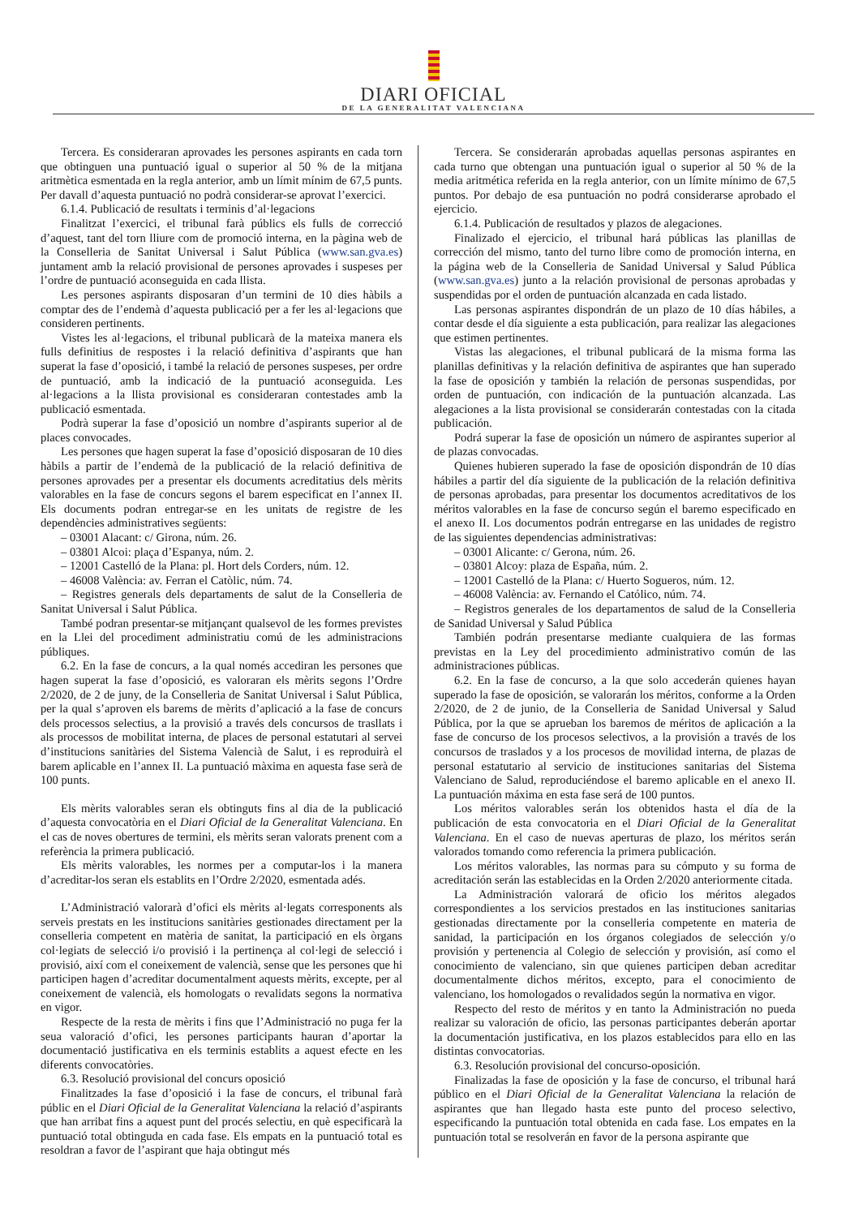DIARI OFICIAL
DE LA GENERALITAT VALENCIANA
Tercera. Es consideraran aprovades les persones aspirants en cada torn que obtinguen una puntuació igual o superior al 50 % de la mitjana aritmètica esmentada en la regla anterior, amb un límit mínim de 67,5 punts. Per davall d’aquesta puntuació no podrà considerar-se aprovat l’exercici.
6.1.4. Publicació de resultats i terminis d’al·legacions
Finalitzat l’exercici, el tribunal farà públics els fulls de correcció d’aquest, tant del torn lliure com de promoció interna, en la pàgina web de la Conselleria de Sanitat Universal i Salut Pública (www.san.gva.es) juntament amb la relació provisional de persones aprovades i suspeses per l’ordre de puntuació aconseguida en cada llista.
Les persones aspirants disposaran d’un termini de 10 dies hàbils a comptar des de l’endemà d’aquesta publicació per a fer les al·legacions que consideren pertinents.
Vistes les al·legacions, el tribunal publicarà de la mateixa manera els fulls definitius de respostes i la relació definitiva d’aspirants que han superat la fase d’oposició, i també la relació de persones suspeses, per ordre de puntuació, amb la indicació de la puntuació aconseguida. Les al·legacions a la llista provisional es consideraran contestades amb la publicació esmentada.
Podrà superar la fase d’oposició un nombre d’aspirants superior al de places convocades.
Les persones que hagen superat la fase d’oposició disposaran de 10 dies hàbils a partir de l’endemà de la publicació de la relació definitiva de persones aprovades per a presentar els documents acreditatius dels mèrits valorables en la fase de concurs segons el barem especificat en l’annex II. Els documents podran entregar-se en les unitats de registre de les dependències administratives següents:
– 03001 Alacant: c/ Girona, núm. 26.
– 03801 Alcoi: plaça d’Espanya, núm. 2.
– 12001 Castelló de la Plana: pl. Hort dels Corders, núm. 12.
– 46008 València: av. Ferran el Catòlic, núm. 74.
– Registres generals dels departaments de salut de la Conselleria de Sanitat Universal i Salut Pública.
També podran presentar-se mitjançant qualsevol de les formes previstes en la Llei del procediment administratiu comú de les administracions públiques.
6.2. En la fase de concurs, a la qual només accediran les persones que hagen superat la fase d’oposició, es valoraran els mèrits segons l’Ordre 2/2020, de 2 de juny, de la Conselleria de Sanitat Universal i Salut Pública, per la qual s’aproven els barems de mèrits d’aplicació a la fase de concurs dels processos selectius, a la provisió a través dels concursos de trasllats i als processos de mobilitat interna, de places de personal estatutari al servei d’institucions sanitàries del Sistema Valencià de Salut, i es reproduirà el barem aplicable en l’annex II. La puntuació màxima en aquesta fase serà de 100 punts.
Els mèrits valorables seran els obtinguts fins al dia de la publicació d’aquesta convocatòria en el Diari Oficial de la Generalitat Valenciana. En el cas de noves obertures de termini, els mèrits seran valorats prenent com a referència la primera publicació.
Els mèrits valorables, les normes per a computar-los i la manera d’acreditar-los seran els establits en l’Ordre 2/2020, esmentada adés.
L’Administració valorarà d’ofici els mèrits al·legats corresponents als serveis prestats en les institucions sanitàries gestionades directament per la conselleria competent en matèria de sanitat, la participació en els òrgans col·legiats de selecció i/o provisió i la pertinença al col·legi de selecció i provisió, així com el coneixement de valencià, sense que les persones que hi participen hagen d’acreditar documentalment aquests mèrits, excepte, per al coneixement de valencià, els homologats o revalidats segons la normativa en vigor.
Respecte de la resta de mèrits i fins que l’Administració no puga fer la seua valoració d’ofici, les persones participants hauran d’aportar la documentació justificativa en els terminis establits a aquest efecte en les diferents convocatòries.
6.3. Resolució provisional del concurs oposició
Finalitzades la fase d’oposició i la fase de concurs, el tribunal farà públic en el Diari Oficial de la Generalitat Valenciana la relació d’aspirants que han arribat fins a aquest punt del procés selectiu, en què especificarà la puntuació total obtinguda en cada fase. Els empats en la puntuació total es resoldran a favor de l’aspirant que haja obtingut més
Tercera. Se considerarán aprobadas aquellas personas aspirantes en cada turno que obtengan una puntuación igual o superior al 50 % de la media aritmética referida en la regla anterior, con un límite mínimo de 67,5 puntos. Por debajo de esa puntuación no podrá considerarse aprobado el ejercicio.
6.1.4. Publicación de resultados y plazos de alegaciones.
Finalizado el ejercicio, el tribunal hará públicas las planillas de corrección del mismo, tanto del turno libre como de promoción interna, en la página web de la Conselleria de Sanidad Universal y Salud Pública (www.san.gva.es) junto a la relación provisional de personas aprobadas y suspendidas por el orden de puntuación alcanzada en cada listado.
Las personas aspirantes dispondrán de un plazo de 10 días hábiles, a contar desde el día siguiente a esta publicación, para realizar las alegaciones que estimen pertinentes.
Vistas las alegaciones, el tribunal publicará de la misma forma las planillas definitivas y la relación definitiva de aspirantes que han superado la fase de oposición y también la relación de personas suspendidas, por orden de puntuación, con indicación de la puntuación alcanzada. Las alegaciones a la lista provisional se considerarán contestadas con la citada publicación.
Podrá superar la fase de oposición un número de aspirantes superior al de plazas convocadas.
Quienes hubieren superado la fase de oposición dispondrán de 10 días hábiles a partir del día siguiente de la publicación de la relación definitiva de personas aprobadas, para presentar los documentos acreditativos de los méritos valorables en la fase de concurso según el baremo especificado en el anexo II. Los documentos podrán entregarse en las unidades de registro de las siguientes dependencias administrativas:
– 03001 Alicante: c/ Gerona, núm. 26.
– 03801 Alcoy: plaza de España, núm. 2.
– 12001 Castelló de la Plana: c/ Huerto Sogueros, núm. 12.
– 46008 València: av. Fernando el Católico, núm. 74.
– Registros generales de los departamentos de salud de la Conselleria de Sanidad Universal y Salud Pública
También podrán presentarse mediante cualquiera de las formas previstas en la Ley del procedimiento administrativo común de las administraciones públicas.
6.2. En la fase de concurso, a la que solo accederán quienes hayan superado la fase de oposición, se valorarán los méritos, conforme a la Orden 2/2020, de 2 de junio, de la Conselleria de Sanidad Universal y Salud Pública, por la que se aprueban los baremos de méritos de aplicación a la fase de concurso de los procesos selectivos, a la provisión a través de los concursos de traslados y a los procesos de movilidad interna, de plazas de personal estatutario al servicio de instituciones sanitarias del Sistema Valenciano de Salud, reproduciéndose el baremo aplicable en el anexo II. La puntuación máxima en esta fase será de 100 puntos.
Los méritos valorables serán los obtenidos hasta el día de la publicación de esta convocatoria en el Diari Oficial de la Generalitat Valenciana. En el caso de nuevas aperturas de plazo, los méritos serán valorados tomando como referencia la primera publicación.
Los méritos valorables, las normas para su cómputo y su forma de acreditación serán las establecidas en la Orden 2/2020 anteriormente citada.
La Administración valorará de oficio los méritos alegados correspondientes a los servicios prestados en las instituciones sanitarias gestionadas directamente por la conselleria competente en materia de sanidad, la participación en los órganos colegiados de selección y/o provisión y pertenencia al Colegio de selección y provisión, así como el conocimiento de valenciano, sin que quienes participen deban acreditar documentalmente dichos méritos, excepto, para el conocimiento de valenciano, los homologados o revalidados según la normativa en vigor.
Respecto del resto de méritos y en tanto la Administración no pueda realizar su valoración de oficio, las personas participantes deberán aportar la documentación justificativa, en los plazos establecidos para ello en las distintas convocatorias.
6.3. Resolución provisional del concurso-oposición.
Finalizadas la fase de oposición y la fase de concurso, el tribunal hará público en el Diari Oficial de la Generalitat Valenciana la relación de aspirantes que han llegado hasta este punto del proceso selectivo, especificando la puntuación total obtenida en cada fase. Los empates en la puntuación total se resolverán en favor de la persona aspirante que